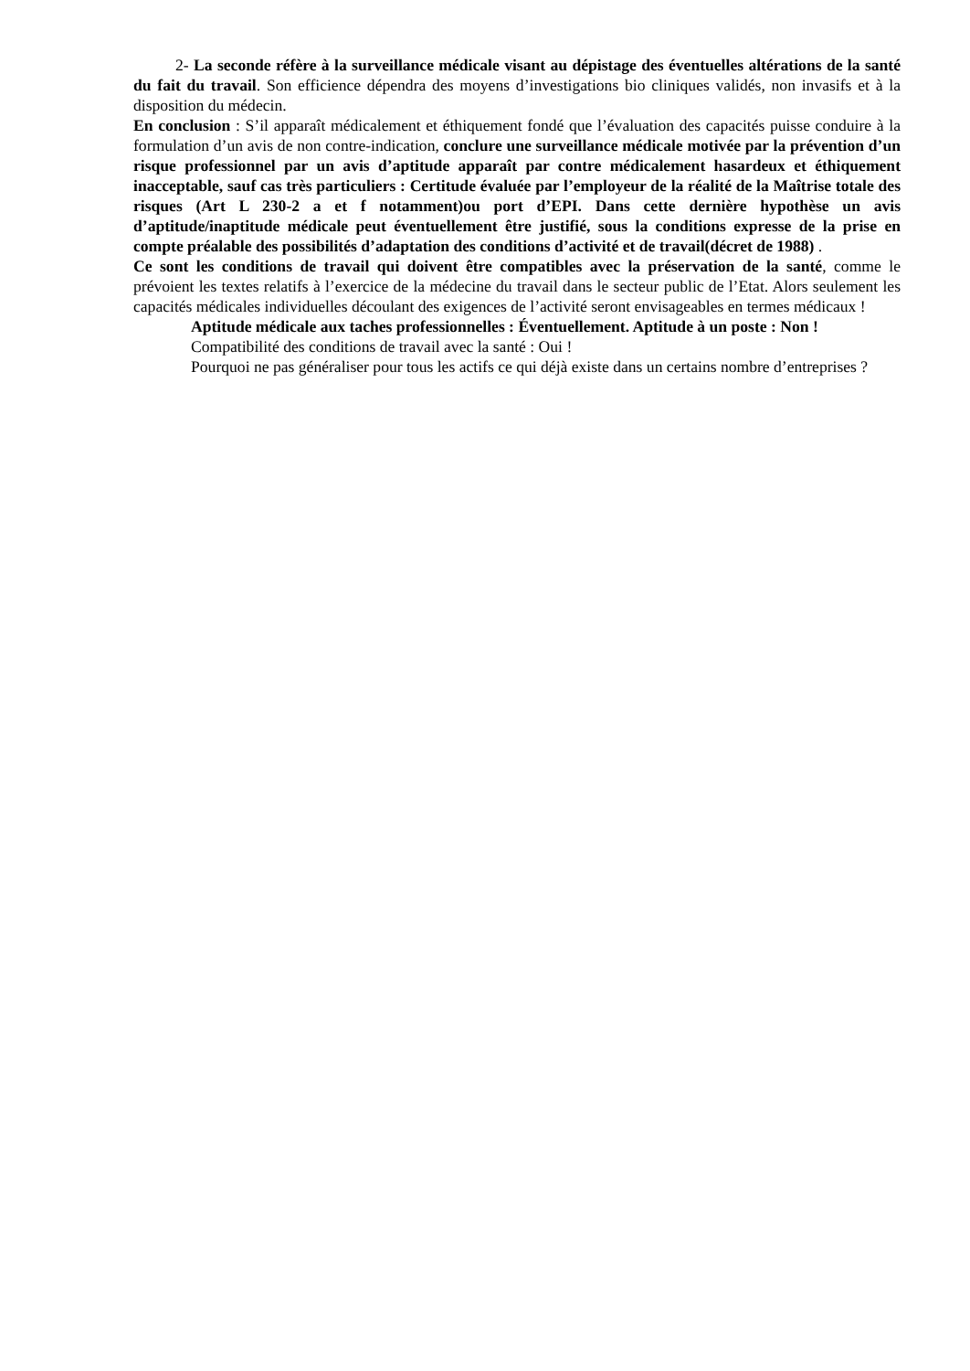2- La seconde réfère à la surveillance médicale visant au dépistage des éventuelles altérations de la santé du fait du travail. Son efficience dépendra des moyens d’investigations bio cliniques validés, non invasifs et à la disposition du médecin.
En conclusion : S’il apparaît médicalement et éthiquement fondé que l’évaluation des capacités puisse conduire à la formulation d’un avis de non contre-indication, conclure une surveillance médicale motivée par la prévention d’un risque professionnel par un avis d’aptitude apparaît par contre médicalement hasardeux et éthiquement inacceptable, sauf cas très particuliers : Certitude évaluée par l’employeur de la réalité de la Maîtrise totale des risques (Art L 230-2 a et f notamment)ou port d’EPI. Dans cette dernière hypothèse un avis d’aptitude/inaptitude médicale peut éventuellement être justifié, sous la conditions expresse de la prise en compte préalable des possibilités d’adaptation des conditions d’activité et de travail(décret de 1988) .
Ce sont les conditions de travail qui doivent être compatibles avec la préservation de la santé, comme le prévoient les textes relatifs à l’exercice de la médecine du travail dans le secteur public de l’Etat. Alors seulement les capacités médicales individuelles découlant des exigences de l’activité seront envisageables en termes médicaux !
Aptitude médicale aux taches professionnelles : Éventuellement. Aptitude à un poste : Non !
Compatibilité des conditions de travail avec la santé : Oui !
Pourquoi ne pas généraliser pour tous les actifs ce qui déjà existe dans un certains nombre d’entreprises ?